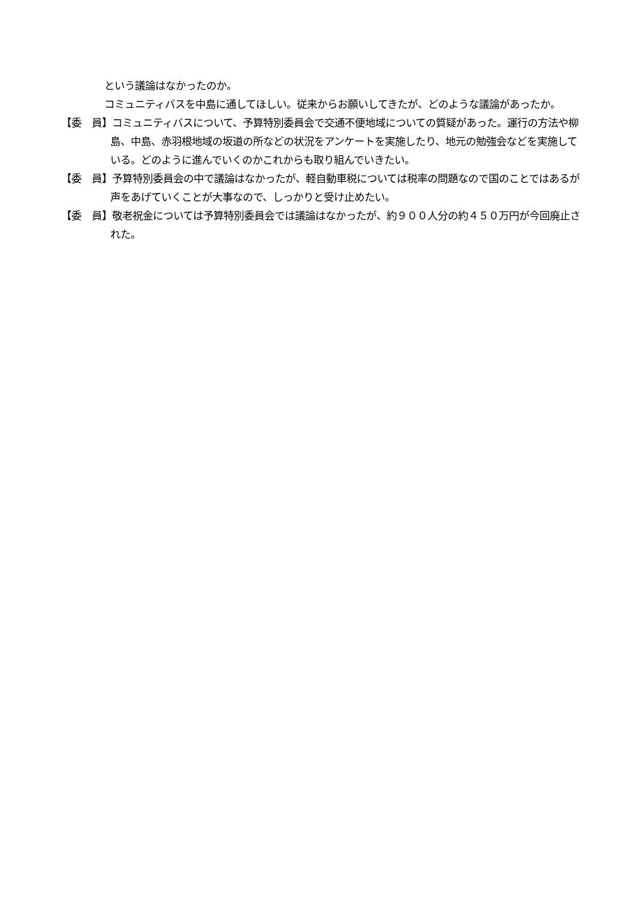という議論はなかったのか。
コミュニティバスを中島に通してほしい。従来からお願いしてきたが、どのような議論があったか。
【委　員】コミュニティバスについて、予算特別委員会で交通不便地域についての質疑があった。運行の方法や柳島、中島、赤羽根地域の坂道の所などの状況をアンケートを実施したり、地元の勉強会などを実施している。どのように進んでいくのかこれからも取り組んでいきたい。
【委　員】予算特別委員会の中で議論はなかったが、軽自動車税については税率の問題なので国のことではあるが声をあげていくことが大事なので、しっかりと受け止めたい。
【委　員】敬老祝金については予算特別委員会では議論はなかったが、約９００人分の約４５０万円が今回廃止された。